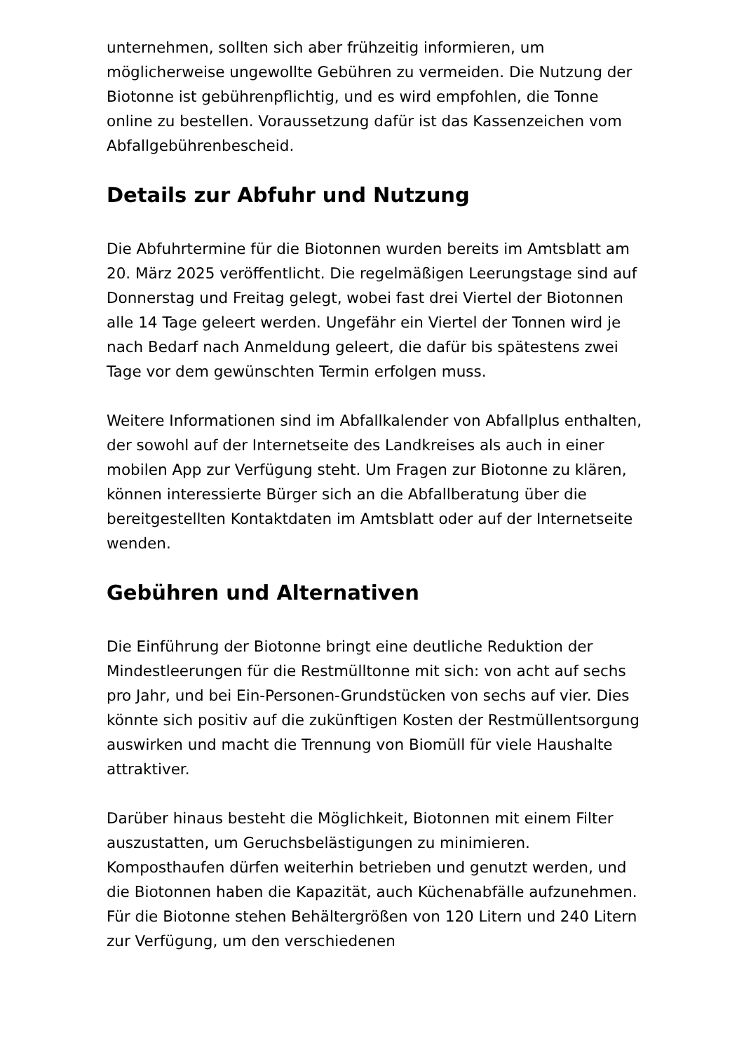unternehmen, sollten sich aber frühzeitig informieren, um möglicherweise ungewollte Gebühren zu vermeiden. Die Nutzung der Biotonne ist gebührenpflichtig, und es wird empfohlen, die Tonne online zu bestellen. Voraussetzung dafür ist das Kassenzeichen vom Abfallgebührenbescheid.
Details zur Abfuhr und Nutzung
Die Abfuhrtermine für die Biotonnen wurden bereits im Amtsblatt am 20. März 2025 veröffentlicht. Die regelmäßigen Leerungstage sind auf Donnerstag und Freitag gelegt, wobei fast drei Viertel der Biotonnen alle 14 Tage geleert werden. Ungefähr ein Viertel der Tonnen wird je nach Bedarf nach Anmeldung geleert, die dafür bis spätestens zwei Tage vor dem gewünschten Termin erfolgen muss.
Weitere Informationen sind im Abfallkalender von Abfallplus enthalten, der sowohl auf der Internetseite des Landkreises als auch in einer mobilen App zur Verfügung steht. Um Fragen zur Biotonne zu klären, können interessierte Bürger sich an die Abfallberatung über die bereitgestellten Kontaktdaten im Amtsblatt oder auf der Internetseite wenden.
Gebühren und Alternativen
Die Einführung der Biotonne bringt eine deutliche Reduktion der Mindestleerungen für die Restmülltonne mit sich: von acht auf sechs pro Jahr, und bei Ein-Personen-Grundstücken von sechs auf vier. Dies könnte sich positiv auf die zukünftigen Kosten der Restmüllentsorgung auswirken und macht die Trennung von Biomüll für viele Haushalte attraktiver.
Darüber hinaus besteht die Möglichkeit, Biotonnen mit einem Filter auszustatten, um Geruchsbelästigungen zu minimieren. Komposthaufen dürfen weiterhin betrieben und genutzt werden, und die Biotonnen haben die Kapazität, auch Küchenabfälle aufzunehmen. Für die Biotonne stehen Behältergrößen von 120 Litern und 240 Litern zur Verfügung, um den verschiedenen